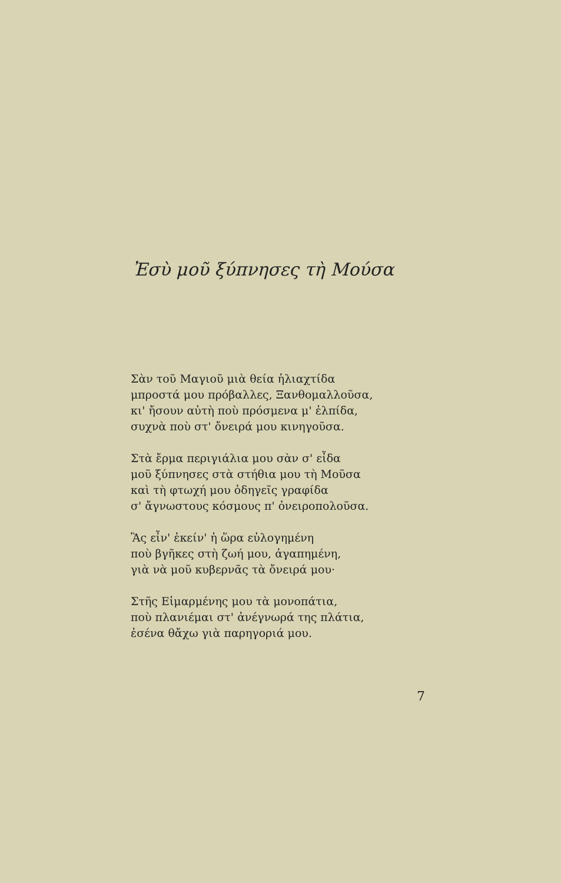Ἐσὺ μοῦ ξύπνησες τὴ Μούσα
Σὰν τοῦ Μαγιοῦ μιὰ θεία ἡλιαχτίδα
μπροστά μου πρόβαλλες, Ξανθομαλλοῦσα,
κι' ἤσουν αὐτὴ ποὺ πρόσμενα μ' ἐλπίδα,
συχνὰ ποὺ στ' ὄνειρά μου κινηγοῦσα.
Στὰ ἔρμα περιγιάλια μου σὰν σ' εἶδα
μοῦ ξύπνησες στὰ στήθια μου τὴ Μοῦσα
καὶ τὴ φτωχή μου ὁδηγεῖς γραφίδα
σ' ἄγνωστους κόσμους π' ὀνειροπολοῦσα.
Ἂς εἶν' ἐκείν' ἡ ὥρα εὐλογημένη
ποὺ βγῆκες στὴ ζωή μου, ἀγαπημένη,
γιὰ νὰ μοῦ κυβερνᾶς τὰ ὄνειρά μου·
Στῆς Εἱμαρμένης μου τὰ μονοπάτια,
ποὺ πλανιέμαι στ' ἀνέγνωρά της πλάτια,
ἐσένα θἄχω γιὰ παρηγοριά μου.
7